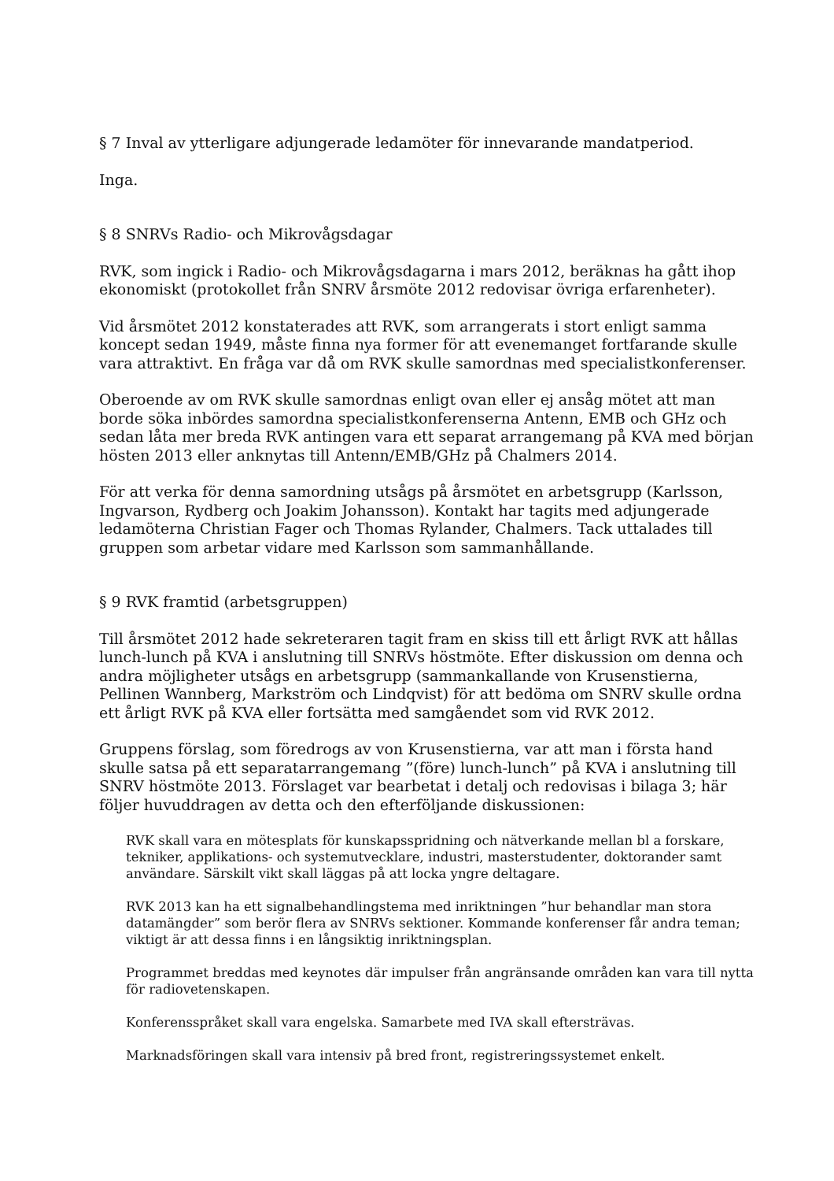§ 7 Inval av ytterligare adjungerade ledamöter för innevarande mandatperiod.
Inga.
§ 8 SNRVs Radio- och Mikrovågsdagar
RVK, som ingick i Radio- och Mikrovågsdagarna i mars 2012, beräknas ha gått ihop ekonomiskt (protokollet från SNRV årsmöte 2012 redovisar övriga erfarenheter).
Vid årsmötet 2012 konstaterades att RVK, som arrangerats i stort enligt samma koncept sedan 1949, måste finna nya former för att evenemanget fortfarande skulle vara attraktivt. En fråga var då om RVK skulle samordnas med specialistkonferenser.
Oberoende av om RVK skulle samordnas enligt ovan eller ej ansåg mötet att man borde söka inbördes samordna specialistkonferenserna Antenn, EMB och GHz och sedan låta mer breda RVK antingen vara ett separat arrangemang på KVA med början hösten 2013 eller anknytas till Antenn/EMB/GHz på Chalmers 2014.
För att verka för denna samordning utsågs på årsmötet en arbetsgrupp (Karlsson, Ingvarson, Rydberg och Joakim Johansson). Kontakt har tagits med adjungerade ledamöterna Christian Fager och Thomas Rylander, Chalmers. Tack uttalades till gruppen som arbetar vidare med Karlsson som sammanhållande.
§ 9 RVK framtid (arbetsgruppen)
Till årsmötet 2012 hade sekreteraren tagit fram en skiss till ett årligt RVK att hållas lunch-lunch på KVA i anslutning till SNRVs höstmöte. Efter diskussion om denna och andra möjligheter utsågs en arbetsgrupp (sammankallande von Krusenstierna, Pellinen Wannberg, Markström och Lindqvist) för att bedöma om SNRV skulle ordna ett årligt RVK på KVA eller fortsätta med samgåendet som vid RVK 2012.
Gruppens förslag, som föredrogs av von Krusenstierna, var att man i första hand skulle satsa på ett separatarrangemang ”(före) lunch-lunch” på KVA i anslutning till SNRV höstmöte 2013. Förslaget var bearbetat i detalj och redovisas i bilaga 3; här följer huvuddragen av detta och den efterföljande diskussionen:
RVK skall vara en mötesplats för kunskapsspridning och nätverkande mellan bl a forskare, tekniker, applikations- och systemutvecklare, industri, masterstudenter, doktorander samt användare. Särskilt vikt skall läggas på att locka yngre deltagare.
RVK 2013 kan ha ett signalbehandlingstema med inriktningen ”hur behandlar man stora datamängder” som berör flera av SNRVs sektioner. Kommande konferenser får andra teman; viktigt är att dessa finns i en långsiktig inriktningsplan.
Programmet breddas med keynotes där impulser från angränsande områden kan vara till nytta för radiovetenskapen.
Konferensspråket skall vara engelska. Samarbete med IVA skall eftersträvas.
Marknadsföringen skall vara intensiv på bred front, registreringssystemet enkelt.